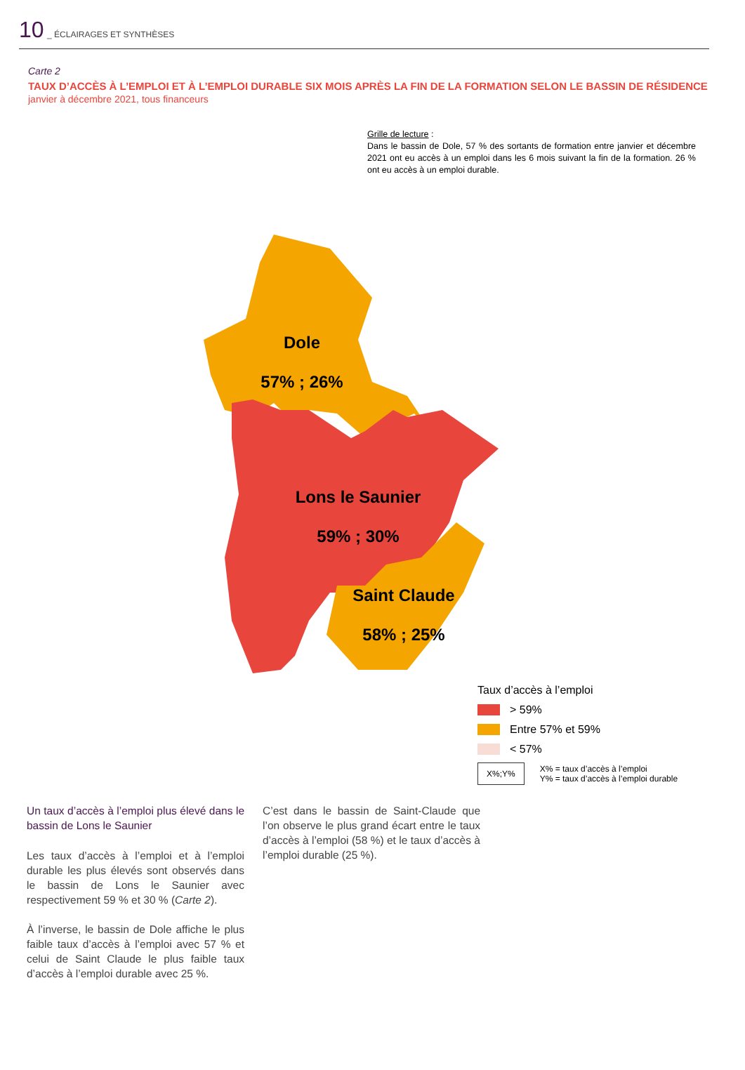10 _ ÉCLAIRAGES ET SYNTHÈSES
Carte 2
TAUX D’ACCÈS À L’EMPLOI ET À L’EMPLOI DURABLE SIX MOIS APRÈS LA FIN DE LA FORMATION SELON LE BASSIN DE RÉSIDENCE
janvier à décembre 2021, tous financeurs
Grille de lecture :
Dans le bassin de Dole, 57 % des sortants de formation entre janvier et décembre 2021 ont eu accès à un emploi dans les 6 mois suivant la fin de la formation. 26 % ont eu accès à un emploi durable.
Dole
57% ; 26%
Lons le Saunier
59% ; 30%
Saint Claude
58% ; 25%
Taux d’accès à l’emploi
> 59%
Entre 57% et 59%
< 57%
X%;Y% X% = taux d’accès à l’emploi
Y% = taux d’accès à l’emploi durable
Un taux d’accès à l’emploi plus élevé dans le bassin de Lons le Saunier
Les taux d’accès à l’emploi et à l’emploi durable les plus élevés sont observés dans le bassin de Lons le Saunier avec respectivement 59 % et 30 % (Carte 2).
À l’inverse, le bassin de Dole affiche le plus faible taux d’accès à l’emploi avec 57 % et celui de Saint Claude le plus faible taux d’accès à l’emploi durable avec 25 %.
C’est dans le bassin de Saint-Claude que l’on observe le plus grand écart entre le taux d’accès à l’emploi (58 %) et le taux d’accès à l’emploi durable (25 %).